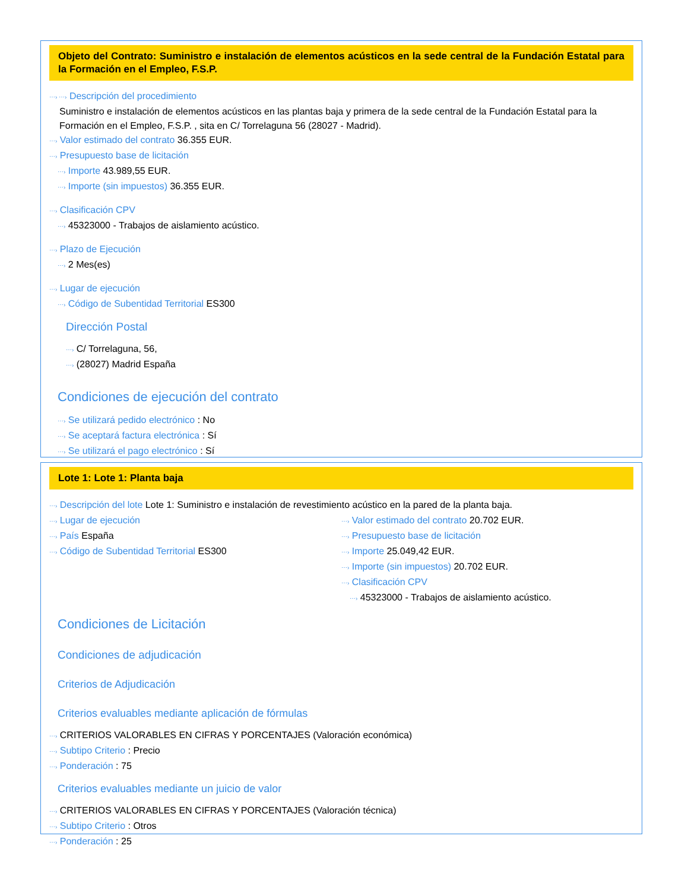Objeto del Contrato: Suministro e instalación de elementos acústicos en la sede central de la Fundación Estatal para la Formación en el Empleo, F.S.P.
⋯› ⋯› Descripción del procedimiento
Suministro e instalación de elementos acústicos en las plantas baja y primera de la sede central de la Fundación Estatal para la Formación en el Empleo, F.S.P. , sita en C/ Torrelaguna 56 (28027 - Madrid).
⋯› Valor estimado del contrato 36.355 EUR.
⋯› Presupuesto base de licitación
⋯› Importe 43.989,55 EUR.
⋯› Importe (sin impuestos) 36.355 EUR.
⋯› Clasificación CPV
⋯› 45323000 - Trabajos de aislamiento acústico.
⋯› Plazo de Ejecución
⋯› 2 Mes(es)
⋯› Lugar de ejecución
⋯› Código de Subentidad Territorial ES300
Dirección Postal
⋯› C/ Torrelaguna, 56,
⋯› (28027) Madrid España
Condiciones de ejecución del contrato
⋯› Se utilizará pedido electrónico : No
⋯› Se aceptará factura electrónica : Sí
⋯› Se utilizará el pago electrónico : Sí
Lote 1: Lote 1: Planta baja
⋯› Descripción del lote Lote 1: Suministro e instalación de revestimiento acústico en la pared de la planta baja.
⋯› Lugar de ejecución
⋯› País España
⋯› Código de Subentidad Territorial ES300
⋯› Valor estimado del contrato 20.702 EUR.
⋯› Presupuesto base de licitación
⋯› Importe 25.049,42 EUR.
⋯› Importe (sin impuestos) 20.702 EUR.
⋯› Clasificación CPV
⋯› 45323000 - Trabajos de aislamiento acústico.
Condiciones de Licitación
Condiciones de adjudicación
Criterios de Adjudicación
Criterios evaluables mediante aplicación de fórmulas
⋯› CRITERIOS VALORABLES EN CIFRAS Y PORCENTAJES (Valoración económica)
⋯› Subtipo Criterio : Precio
⋯› Ponderación : 75
Criterios evaluables mediante un juicio de valor
⋯› CRITERIOS VALORABLES EN CIFRAS Y PORCENTAJES (Valoración técnica)
⋯› Subtipo Criterio : Otros
⋯› Ponderación : 25